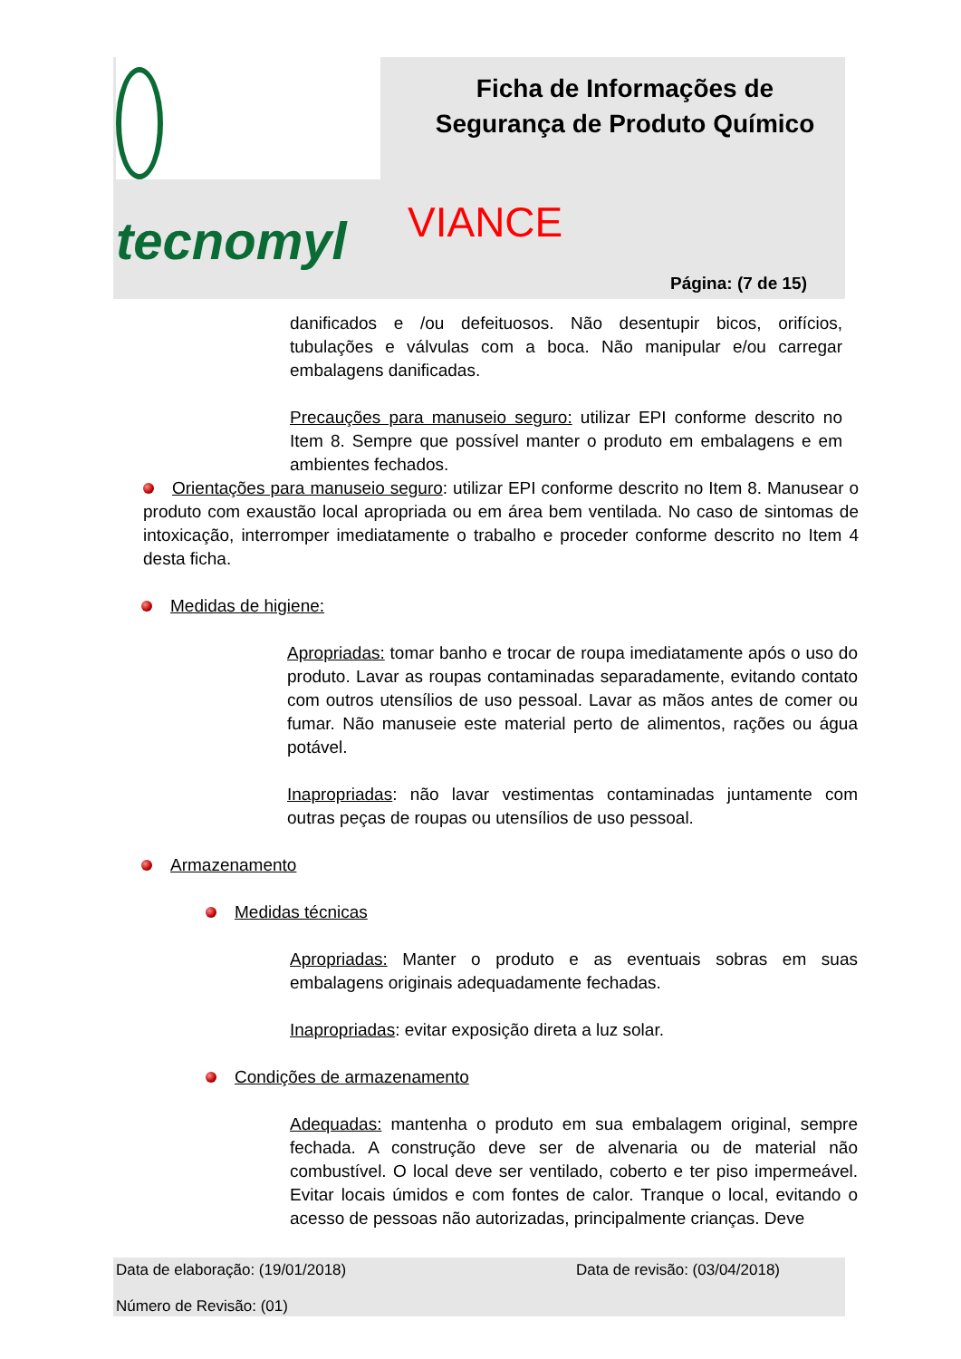tecnomyl
Ficha de Informações de
Segurança de Produto Químico
VIANCE
Página: (7 de 15)
danificados e /ou defeituosos. Não desentupir bicos, orifícios, tubulações e válvulas com a boca. Não manipular e/ou carregar embalagens danificadas.
Precauções para manuseio seguro: utilizar EPI conforme descrito no Item 8. Sempre que possível manter o produto em embalagens e em ambientes fechados.
Orientações para manuseio seguro: utilizar EPI conforme descrito no Item 8. Manusear o produto com exaustão local apropriada ou em área bem ventilada. No caso de sintomas de intoxicação, interromper imediatamente o trabalho e proceder conforme descrito no Item 4 desta ficha.
Medidas de higiene:
Apropriadas: tomar banho e trocar de roupa imediatamente após o uso do produto. Lavar as roupas contaminadas separadamente, evitando contato com outros utensílios de uso pessoal. Lavar as mãos antes de comer ou fumar. Não manuseie este material perto de alimentos, rações ou água potável.
Inapropriadas: não lavar vestimentas contaminadas juntamente com outras peças de roupas ou utensílios de uso pessoal.
Armazenamento
Medidas técnicas
Apropriadas: Manter o produto e as eventuais sobras em suas embalagens originais adequadamente fechadas.
Inapropriadas: evitar exposição direta a luz solar.
Condições de armazenamento
Adequadas: mantenha o produto em sua embalagem original, sempre fechada. A construção deve ser de alvenaria ou de material não combustível. O local deve ser ventilado, coberto e ter piso impermeável. Evitar locais úmidos e com fontes de calor. Tranque o local, evitando o acesso de pessoas não autorizadas, principalmente crianças. Deve
Data de elaboração: (19/01/2018) Data de revisão: (03/04/2018)
Número de Revisão: (01)